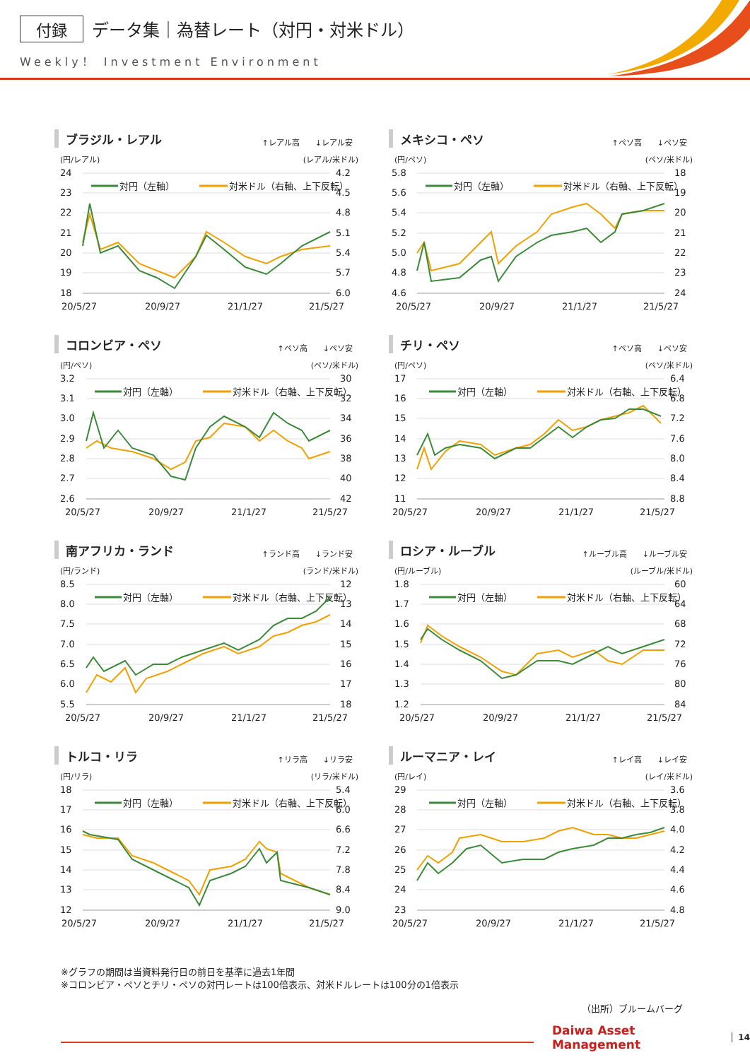付録 データ集｜為替レート（対円・対米ドル）
Weekly！ Investment Environment
ブラジル・レアル ↑レアル高　　↓レアル安
(円/レアル) (レアル/米ドル)
24
23
22
21
20
19
18
4.2
4.5
4.8
5.1
5.4
5.7
6.0
20/5/27
20/9/27
21/1/27
21/5/27
対円（左軸）
対米ドル（右軸、上下反転）
メキシコ・ペソ ↑ペソ高　　↓ペソ安
(円/ペソ) (ペソ/米ドル)
5.8
5.6
5.4
5.2
5.0
4.8
4.6
18
19
20
21
22
23
24
20/5/27
20/9/27
21/1/27
21/5/27
対円（左軸）
対米ドル（右軸、上下反転）
コロンビア・ペソ ↑ペソ高　　↓ペソ安
(円/ペソ) (ペソ/米ドル)
3.2
3.1
3.0
2.9
2.8
2.7
2.6
30
32
34
36
38
40
42
20/5/27
20/9/27
21/1/27
21/5/27
対円（左軸）
対米ドル（右軸、上下反転）
チリ・ペソ ↑ペソ高　　↓ペソ安
(円/ペソ) (ペソ/米ドル)
17
16
15
14
13
12
11
6.4
6.8
7.2
7.6
8.0
8.4
8.8
20/5/27
20/9/27
21/1/27
21/5/27
対円（左軸）
対米ドル（右軸、上下反転）
南アフリカ・ランド ↑ランド高　　↓ランド安
(円/ランド) (ランド/米ドル)
8.5
8.0
7.5
7.0
6.5
6.0
5.5
12
13
14
15
16
17
18
20/5/27
20/9/27
21/1/27
21/5/27
対円（左軸）
対米ドル（右軸、上下反転）
ロシア・ルーブル ↑ルーブル高　　↓ルーブル安
(円/ルーブル) (ルーブル/米ドル)
1.8
1.7
1.6
1.5
1.4
1.3
1.2
60
64
68
72
76
80
84
20/5/27
20/9/27
21/1/27
21/5/27
対円（左軸）
対米ドル（右軸、上下反転）
トルコ・リラ ↑リラ高　　↓リラ安
(円/リラ) (リラ/米ドル)
18
17
16
15
14
13
12
5.4
6.0
6.6
7.2
7.8
8.4
9.0
20/5/27
20/9/27
21/1/27
21/5/27
対円（左軸）
対米ドル（右軸、上下反転）
ルーマニア・レイ ↑レイ高　　↓レイ安
(円/レイ) (レイ/米ドル)
29
28
27
26
25
24
23
3.6
3.8
4.0
4.2
4.4
4.6
4.8
20/5/27
20/9/27
21/1/27
21/5/27
対円（左軸）
対米ドル（右軸、上下反転）
※グラフの期間は当資料発行日の前日を基準に過去1年間
※コロンビア・ペソとチリ・ペソの対円レートは100倍表示、対米ドルレートは100分の1倍表示
（出所）ブルームバーグ
Daiwa Asset Management 14